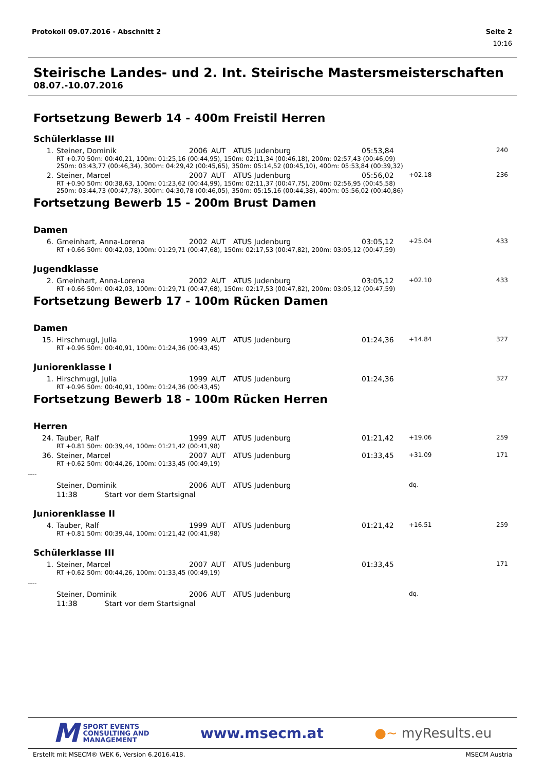Protokoll 09.07.2016 - Abschnitt 2 Seite 2
10:16
Steirische Landes- und 2. Int. Steirische Mastersmeisterschaften
08.07.-10.07.2016
Fortsetzung Bewerb 14 - 400m Freistil Herren
Schülerklasse III
| 1. | Steiner, Dominik | 2006 | AUT | ATUS Judenburg | 05:53,84 | | 240 |
| | RT +0.70 50m: 00:40,21, 100m: 01:25,16 (00:44,95), 150m: 02:11,34 (00:46,18), 200m: 02:57,43 (00:46,09) 250m: 03:43,77 (00:46,34), 300m: 04:29,42 (00:45,65), 350m: 05:14,52 (00:45,10), 400m: 05:53,84 (00:39,32) | | | | | | |
| 2. | Steiner, Marcel | 2007 | AUT | ATUS Judenburg | 05:56,02 | +02.18 | 236 |
| | RT +0.90 50m: 00:38,63, 100m: 01:23,62 (00:44,99), 150m: 02:11,37 (00:47,75), 200m: 02:56,95 (00:45,58) 250m: 03:44,73 (00:47,78), 300m: 04:30,78 (00:46,05), 350m: 05:15,16 (00:44,38), 400m: 05:56,02 (00:40,86) | | | | | | |
Fortsetzung Bewerb 15 - 200m Brust Damen
Damen
| 6. | Gmeinhart, Anna-Lorena | 2002 | AUT | ATUS Judenburg | 03:05,12 | +25.04 | 433 |
| | RT +0.66 50m: 00:42,03, 100m: 01:29,71 (00:47,68), 150m: 02:17,53 (00:47,82), 200m: 03:05,12 (00:47,59) | | | | | | |
Jugendklasse
| 2. | Gmeinhart, Anna-Lorena | 2002 | AUT | ATUS Judenburg | 03:05,12 | +02.10 | 433 |
| | RT +0.66 50m: 00:42,03, 100m: 01:29,71 (00:47,68), 150m: 02:17,53 (00:47,82), 200m: 03:05,12 (00:47,59) | | | | | | |
Fortsetzung Bewerb 17 - 100m Rücken Damen
Damen
| 15. | Hirschmugl, Julia | 1999 | AUT | ATUS Judenburg | 01:24,36 | +14.84 | 327 |
| | RT +0.96 50m: 00:40,91, 100m: 01:24,36 (00:43,45) | | | | | | |
Juniorenklasse I
| 1. | Hirschmugl, Julia | 1999 | AUT | ATUS Judenburg | 01:24,36 | | 327 |
| | RT +0.96 50m: 00:40,91, 100m: 01:24,36 (00:43,45) | | | | | | |
Fortsetzung Bewerb 18 - 100m Rücken Herren
Herren
| 24. | Tauber, Ralf | 1999 | AUT | ATUS Judenburg | 01:21,42 | +19.06 | 259 |
| | RT +0.81 50m: 00:39,44, 100m: 01:21,42 (00:41,98) | | | | | | |
| 36. | Steiner, Marcel | 2007 | AUT | ATUS Judenburg | 01:33,45 | +31.09 | 171 |
| | RT +0.62 50m: 00:44,26, 100m: 01:33,45 (00:49,19) | | | | | | |
| ---- | | | | | | | |
| | Steiner, Dominik | 2006 | AUT | ATUS Judenburg | | dq. | |
| | 11:38 Start vor dem Startsignal | | | | | | |
Juniorenklasse II
| 4. | Tauber, Ralf | 1999 | AUT | ATUS Judenburg | 01:21,42 | +16.51 | 259 |
| | RT +0.81 50m: 00:39,44, 100m: 01:21,42 (00:41,98) | | | | | | |
Schülerklasse III
| 1. | Steiner, Marcel | 2007 | AUT | ATUS Judenburg | 01:33,45 | | 171 |
| | RT +0.62 50m: 00:44,26, 100m: 01:33,45 (00:49,19) | | | | | | |
| ---- | | | | | | | |
| | Steiner, Dominik | 2006 | AUT | ATUS Judenburg | | dq. | |
| | 11:38 Start vor dem Startsignal | | | | | | |
M SPORT EVENTS
CONSULTING AND
MANAGEMENT
www.msecm.at ●~ myResults.eu
Erstellt mit MSECM® WEK 6, Version 6.2016.418. MSECM Austria